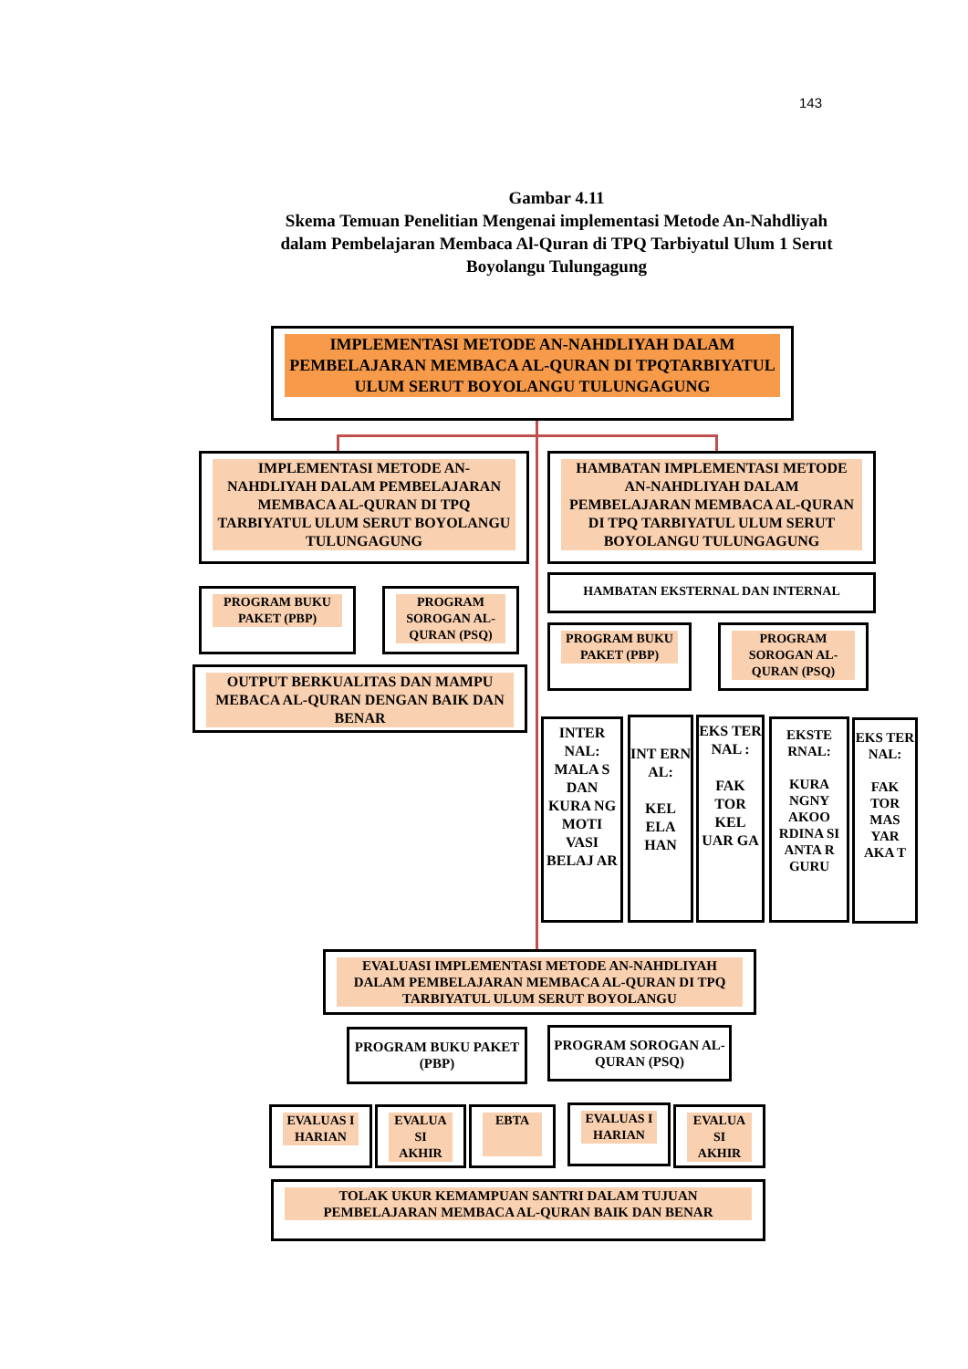143
Gambar 4.11
Skema Temuan Penelitian Mengenai implementasi Metode An-Nahdliyah dalam Pembelajaran Membaca Al-Quran di TPQ Tarbiyatul Ulum 1 Serut Boyolangu Tulungagung
IMPLEMENTASI METODE AN-NAHDLIYAH DALAM PEMBELAJARAN MEMBACA AL-QURAN DI TPQTARBIYATUL ULUM SERUT BOYOLANGU TULUNGAGUNG
IMPLEMENTASI METODE AN-NAHDLIYAH DALAM PEMBELAJARAN MEMBACA AL-QURAN DI TPQ TARBIYATUL ULUM SERUT BOYOLANGU TULUNGAGUNG
HAMBATAN IMPLEMENTASI METODE AN-NAHDLIYAH DALAM PEMBELAJARAN MEMBACA AL-QURAN DI TPQ TARBIYATUL ULUM SERUT BOYOLANGU TULUNGAGUNG
PROGRAM BUKU PAKET (PBP)
PROGRAM SOROGAN AL-QURAN (PSQ)
OUTPUT BERKUALITAS DAN MAMPU MEBACA AL-QURAN DENGAN BAIK DAN BENAR
HAMBATAN EKSTERNAL DAN INTERNAL
PROGRAM BUKU PAKET (PBP)
PROGRAM SOROGAN AL-QURAN (PSQ)
INTER NAL: MALA S DAN KURA NG MOTI VASI BELAJ AR
INT ERN AL:
KEL ELA HAN
EKS TER NAL :
FAK TOR KEL UAR GA
EKSTE RNAL:
KURA NGNY AKOO RDINA SI ANTA R GURU
EKS TER NAL:
FAK TOR MAS YAR AKA T
EVALUASI IMPLEMENTASI METODE AN-NAHDLIYAH DALAM PEMBELAJARAN MEMBACA AL-QURAN DI TPQ TARBIYATUL ULUM SERUT BOYOLANGU
PROGRAM BUKU PAKET (PBP)
PROGRAM SOROGAN AL-QURAN (PSQ)
EVALUAS I HARIAN
EVALUA SI AKHIR
EBTA
EVALUAS I HARIAN
EVALUA SI AKHIR
TOLAK UKUR KEMAMPUAN SANTRI DALAM TUJUAN PEMBELAJARAN MEMBACA AL-QURAN BAIK DAN BENAR